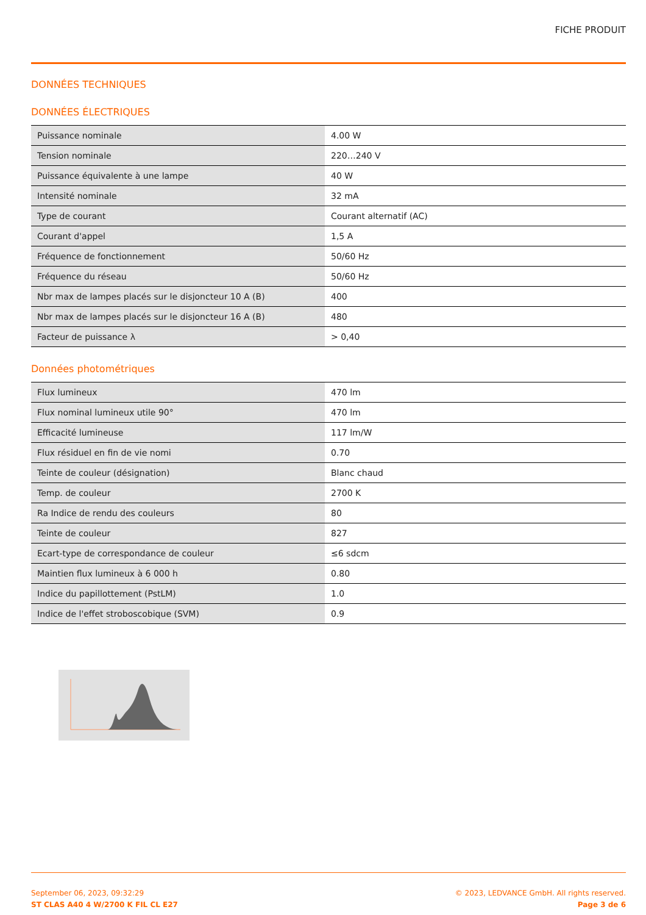FICHE PRODUIT
DONNÉES TECHNIQUES
DONNÉES ÉLECTRIQUES
| Puissance nominale | 4.00 W |
| Tension nominale | 220…240 V |
| Puissance équivalente à une lampe | 40 W |
| Intensité nominale | 32 mA |
| Type de courant | Courant alternatif (AC) |
| Courant d'appel | 1,5 A |
| Fréquence de fonctionnement | 50/60 Hz |
| Fréquence du réseau | 50/60 Hz |
| Nbr max de lampes placés sur le disjoncteur 10 A (B) | 400 |
| Nbr max de lampes placés sur le disjoncteur 16 A (B) | 480 |
| Facteur de puissance λ | > 0,40 |
Données photométriques
| Flux lumineux | 470 lm |
| Flux nominal lumineux utile 90° | 470 lm |
| Efficacité lumineuse | 117 lm/W |
| Flux résiduel en fin de vie nomi | 0.70 |
| Teinte de couleur (désignation) | Blanc chaud |
| Temp. de couleur | 2700 K |
| Ra Indice de rendu des couleurs | 80 |
| Teinte de couleur | 827 |
| Ecart-type de correspondance de couleur | ≤6 sdcm |
| Maintien flux lumineux à 6 000 h | 0.80 |
| Indice du papillottement (PstLM) | 1.0 |
| Indice de l'effet stroboscobique (SVM) | 0.9 |
September 06, 2023, 09:32:29
ST CLAS A40 4 W/2700 K FIL CL E27
© 2023, LEDVANCE GmbH. All rights reserved.
Page 3 de 6